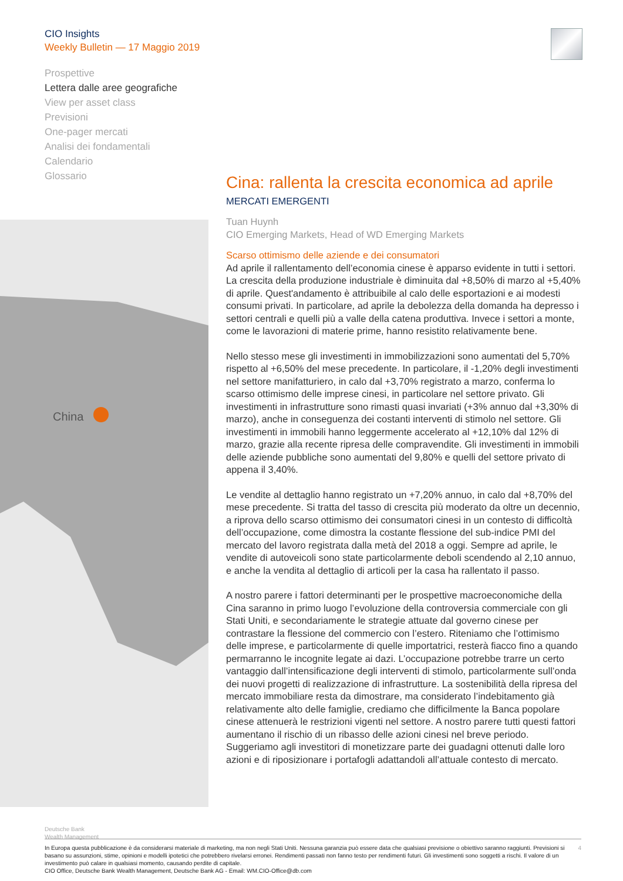CIO Insights
Weekly Bulletin — 17 Maggio 2019
Prospettive
Lettera dalle aree geografiche
View per asset class
Previsioni
One-pager mercati
Analisi dei fondamentali
Calendario
Glossario
China
Cina: rallenta la crescita economica ad aprile
MERCATI EMERGENTI
Tuan Huynh
CIO Emerging Markets, Head of WD Emerging Markets
Scarso ottimismo delle aziende e dei consumatori
Ad aprile il rallentamento dell’economia cinese è apparso evidente in tutti i settori. La crescita della produzione industriale è diminuita dal +8,50% di marzo al +5,40% di aprile. Quest'andamento è attribuibile al calo delle esportazioni e ai modesti consumi privati. In particolare, ad aprile la debolezza della domanda ha depresso i settori centrali e quelli più a valle della catena produttiva. Invece i settori a monte, come le lavorazioni di materie prime, hanno resistito relativamente bene.
Nello stesso mese gli investimenti in immobilizzazioni sono aumentati del 5,70% rispetto al +6,50% del mese precedente. In particolare, il -1,20% degli investimenti nel settore manifatturiero, in calo dal +3,70% registrato a marzo, conferma lo scarso ottimismo delle imprese cinesi, in particolare nel settore privato. Gli investimenti in infrastrutture sono rimasti quasi invariati (+3% annuo dal +3,30% di marzo), anche in conseguenza dei costanti interventi di stimolo nel settore. Gli investimenti in immobili hanno leggermente accelerato al +12,10% dal 12% di marzo, grazie alla recente ripresa delle compravendite. Gli investimenti in immobili delle aziende pubbliche sono aumentati del 9,80% e quelli del settore privato di appena il 3,40%.
Le vendite al dettaglio hanno registrato un +7,20% annuo, in calo dal +8,70% del mese precedente. Si tratta del tasso di crescita più moderato da oltre un decennio, a riprova dello scarso ottimismo dei consumatori cinesi in un contesto di difficoltà dell’occupazione, come dimostra la costante flessione del sub-indice PMI del mercato del lavoro registrata dalla metà del 2018 a oggi. Sempre ad aprile, le vendite di autoveicoli sono state particolarmente deboli scendendo al 2,10 annuo, e anche la vendita al dettaglio di articoli per la casa ha rallentato il passo.
A nostro parere i fattori determinanti per le prospettive macroeconomiche della Cina saranno in primo luogo l’evoluzione della controversia commerciale con gli Stati Uniti, e secondariamente le strategie attuate dal governo cinese per contrastare la flessione del commercio con l’estero. Riteniamo che l’ottimismo delle imprese, e particolarmente di quelle importatrici, resterà fiacco fino a quando permarranno le incognite legate ai dazi. L’occupazione potrebbe trarre un certo vantaggio dall’intensificazione degli interventi di stimolo, particolarmente sull’onda dei nuovi progetti di realizzazione di infrastrutture. La sostenibilità della ripresa del mercato immobiliare resta da dimostrare, ma considerato l’indebitamento già relativamente alto delle famiglie, crediamo che difficilmente la Banca popolare cinese attenuerà le restrizioni vigenti nel settore. A nostro parere tutti questi fattori aumentano il rischio di un ribasso delle azioni cinesi nel breve periodo. Suggeriamo agli investitori di monetizzare parte dei guadagni ottenuti dalle loro azioni e di riposizionare i portafogli adattandoli all’attuale contesto di mercato.
Deutsche Bank
Wealth Management
4 In Europa questa pubblicazione è da considerarsi materiale di marketing, ma non negli Stati Uniti. Nessuna garanzia può essere data che qualsiasi previsione o obiettivo saranno raggiunti. Previsioni si basano su assunzioni, stime, opinioni e modelli ipotetici che potrebbero rivelarsi erronei. Rendimenti passati non fanno testo per rendimenti futuri. Gli investimenti sono soggetti a rischi. Il valore di un investimento può calare in qualsiasi momento, causando perdite di capitale.
CIO Office, Deutsche Bank Wealth Management, Deutsche Bank AG - Email: WM.CIO-Office@db.com